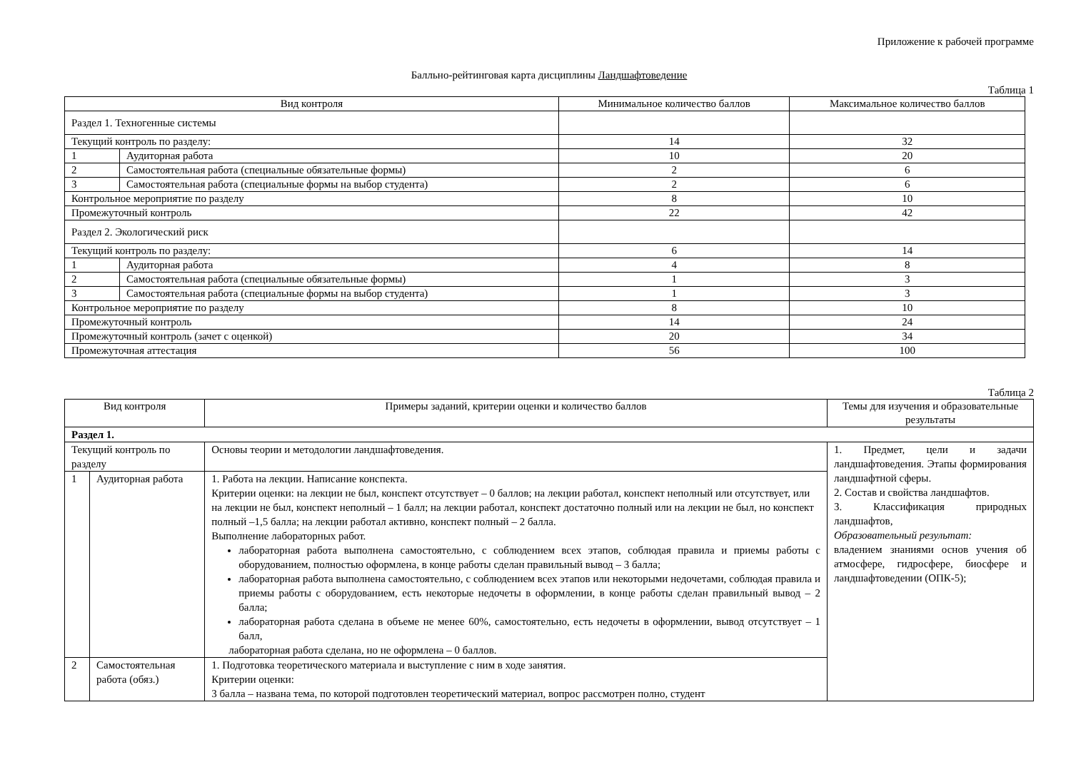Приложение к рабочей программе
Балльно-рейтинговая карта дисциплины Ландшафтоведение
Таблица 1
| Вид контроля | | Минимальное количество баллов | Максимальное количество баллов |
| --- | --- | --- | --- |
| Раздел 1. Техногенные системы | | | |
| Текущий контроль по разделу: | | 14 | 32 |
| 1 | Аудиторная работа | 10 | 20 |
| 2 | Самостоятельная работа (специальные обязательные формы) | 2 | 6 |
| 3 | Самостоятельная работа (специальные формы на выбор студента) | 2 | 6 |
| Контрольное мероприятие по разделу | | 8 | 10 |
| Промежуточный контроль | | 22 | 42 |
| Раздел 2. Экологический риск | | | |
| Текущий контроль по разделу: | | 6 | 14 |
| 1 | Аудиторная работа | 4 | 8 |
| 2 | Самостоятельная работа (специальные обязательные формы) | 1 | 3 |
| 3 | Самостоятельная работа (специальные формы на выбор студента) | 1 | 3 |
| Контрольное мероприятие по разделу | | 8 | 10 |
| Промежуточный контроль | | 14 | 24 |
| Промежуточный контроль (зачет с оценкой) | | 20 | 34 |
| Промежуточная аттестация | | 56 | 100 |
Таблица 2
| Вид контроля | | Примеры заданий, критерии оценки и количество баллов | Темы для изучения и образовательные результаты |
| --- | --- | --- | --- |
| Раздел 1. | | | |
| Текущий контроль по разделу | | Основы теории и методологии ландшафтоведения. | 1. Предмет, цели и задачи ландшафтоведения. Этапы формирования ландшафтной сферы. 2. Состав и свойства ландшафтов. 3. Классификация природных ландшафтов, Образовательный результат: владением знаниями основ учения об атмосфере, гидросфере, биосфере и ландшафтоведении (ОПК-5); |
| 1 | Аудиторная работа | 1. Работа на лекции. Написание конспекта. Критерии оценки: на лекции не был, конспект отсутствует – 0 баллов; на лекции работал, конспект неполный или отсутствует, или на лекции не был, конспект неполный – 1 балл; на лекции работал, конспект достаточно полный или на лекции не был, но конспект полный –1,5 балла; на лекции работал активно, конспект полный – 2 балла. Выполнение лабораторных работ. лабораторная работа выполнена самостоятельно, с соблюдением всех этапов, соблюдая правила и приемы работы с оборудованием, полностью оформлена, в конце работы сделан правильный вывод – 3 балла; лабораторная работа выполнена самостоятельно, с соблюдением всех этапов или некоторыми недочетами, соблюдая правила и приемы работы с оборудованием, есть некоторые недочеты в оформлении, в конце работы сделан правильный вывод – 2 балла; лабораторная работа сделана в объеме не менее 60%, самостоятельно, есть недочеты в оформлении, вывод отсутствует – 1 балл, лабораторная работа сделана, но не оформлена – 0 баллов. | |
| 2 | Самостоятельная работа (обяз.) | 1. Подготовка теоретического материала и выступление с ним в ходе занятия. Критерии оценки: 3 балла – названа тема, по которой подготовлен теоретический материал, вопрос рассмотрен полно, студент | |